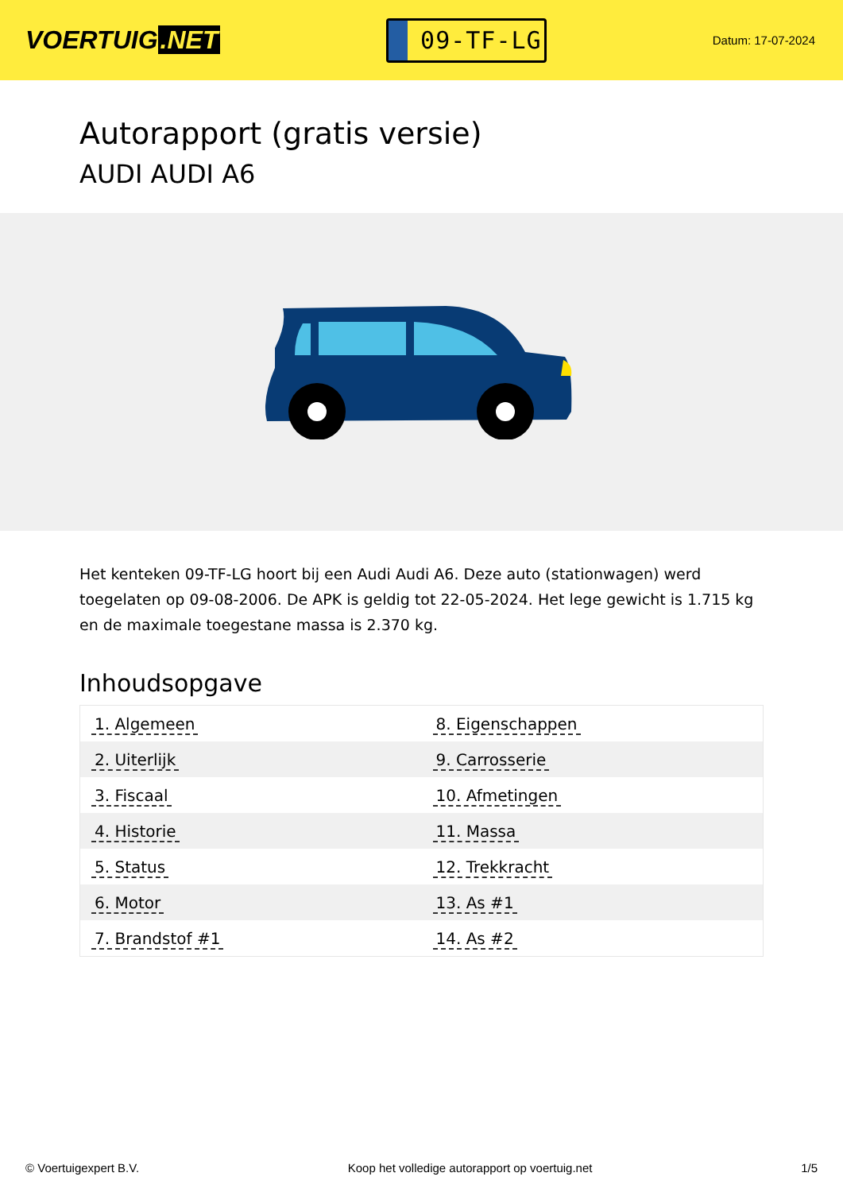VOERTUIG.NET
09-TF-LG
Datum: 17-07-2024
Autorapport (gratis versie)
AUDI AUDI A6
Het kenteken 09-TF-LG hoort bij een Audi Audi A6. Deze auto (stationwagen) werd toegelaten op 09-08-2006. De APK is geldig tot 22-05-2024. Het lege gewicht is 1.715 kg en de maximale toegestane massa is 2.370 kg.
Inhoudsopgave
| 1. Algemeen | 8. Eigenschappen |
| 2. Uiterlijk | 9. Carrosserie |
| 3. Fiscaal | 10. Afmetingen |
| 4. Historie | 11. Massa |
| 5. Status | 12. Trekkracht |
| 6. Motor | 13. As #1 |
| 7. Brandstof #1 | 14. As #2 |
© Voertuigexpert B.V. Koop het volledige autorapport op voertuig.net
1/5